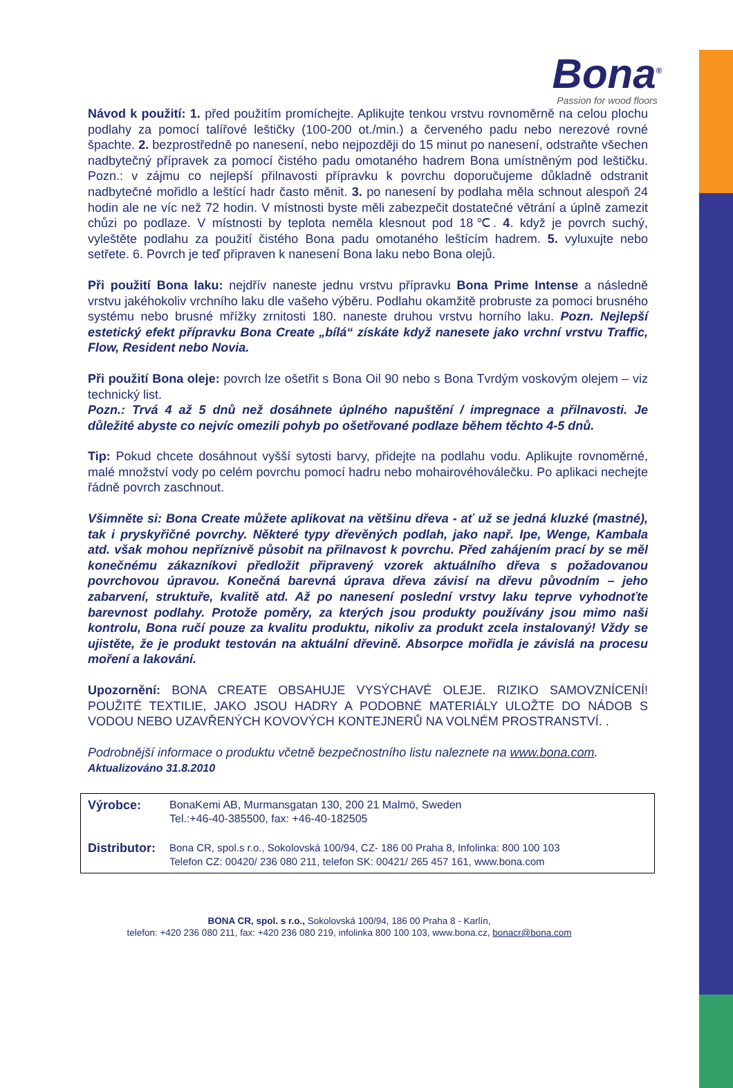Bona<sup>®</sup>
Passion for wood floors
Návod k použití: 1. před použitím promíchejte. Aplikujte tenkou vrstvu rovnoměrně na celou plochu podlahy za pomocí talířové leštičky (100-200 ot./min.) a červeného padu nebo nerezové rovné špachte. 2. bezprostředně po nanesení, nebo nejpozději do 15 minut po nanesení, odstraňte všechen nadbytečný přípravek za pomocí čistého padu omotaného hadrem Bona umístněným pod leštičku. Pozn.: v zájmu co nejlepší přilnavosti přípravku k povrchu doporučujeme důkladně odstranit nadbytečné mořidlo a leštící hadr často měnit. 3. po nanesení by podlaha měla schnout alespoň 24 hodin ale ne víc než 72 hodin. V místnosti byste měli zabezpečit dostatečné větrání a úplně zamezit chůzi po podlaze. V místnosti by teplota neměla klesnout pod 18℃. 4. když je povrch suchý, vyleštěte podlahu za použití čistého Bona padu omotaného leštícím hadrem. 5. vyluxujte nebo setřete. 6. Povrch je teď připraven k nanesení Bona laku nebo Bona olejů.
Při použití Bona laku: nejdřív naneste jednu vrstvu přípravku Bona Prime Intense a následně vrstvu jakéhokoliv vrchního laku dle vašeho výběru. Podlahu okamžitě probruste za pomoci brusného systému nebo brusné mřížky zrnitosti 180. naneste druhou vrstvu horního laku. Pozn. Nejlepší estetický efekt přípravku Bona Create „bílá“ získáte když nanesete jako vrchní vrstvu Traffic, Flow, Resident nebo Novia.
Při použití Bona oleje: povrch lze ošetřit s Bona Oil 90 nebo s Bona Tvrdým voskovým olejem – viz technický list.
Pozn.: Trvá 4 až 5 dnů než dosáhnete úplného napuštění / impregnace a přilnavosti. Je důležité abyste co nejvíc omezili pohyb po ošetřované podlaze během těchto 4-5 dnů.
Tip: Pokud chcete dosáhnout vyšší sytosti barvy, přidejte na podlahu vodu. Aplikujte rovnoměrné, malé množství vody po celém povrchu pomocí hadru nebo mohairovéhoválečku. Po aplikaci nechejte řádně povrch zaschnout.
Všimněte si: Bona Create můžete aplikovat na většinu dřeva - ať už se jedná kluzké (mastné), tak i pryskyřičné povrchy. Některé typy dřevěných podlah, jako např. Ipe, Wenge, Kambala atd. však mohou nepříznivě působit na přilnavost k povrchu. Před zahájením prací by se měl konečnému zákazníkovi předložit připravený vzorek aktuálního dřeva s požadovanou povrchovou úpravou. Konečná barevná úprava dřeva závisí na dřevu původním – jeho zabarvení, struktuře, kvalitě atd. Až po nanesení poslední vrstvy laku teprve vyhodnoťte barevnost podlahy. Protože poměry, za kterých jsou produkty používány jsou mimo naši kontrolu, Bona ručí pouze za kvalitu produktu, nikoliv za produkt zcela instalovaný! Vždy se ujistěte, že je produkt testován na aktuální dřevině. Absorpce mořidla je závislá na procesu moření a lakování.
Upozornění: BONA CREATE OBSAHUJE VYSÝCHAVÉ OLEJE. RIZIKO SAMOVZNÍCENÍ! POUŽITÉ TEXTILIE, JAKO JSOU HADRY A PODOBNÉ MATERIÁLY ULOŽTE DO NÁDOB S VODOU NEBO UZAVŘENÝCH KOVOVÝCH KONTEJNERŮ NA VOLNÉM PROSTRANSTVÍ. .
Podrobnější informace o produktu včetně bezpečnostního listu naleznete na www.bona.com.
Aktualizováno 31.8.2010
Výrobce: BonaKemi AB, Murmansgatan 130, 200 21 Malmö, Sweden
Tel.:+46-40-385500, fax: +46-40-182505
Distributor:
Bona CR, spol.s r.o., Sokolovská 100/94, CZ- 186 00 Praha 8, Infolinka: 800 100 103
Telefon CZ: 00420/ 236 080 211, telefon SK: 00421/ 265 457 161, www.bona.com
BONA CR, spol. s r.o., Sokolovská 100/94, 186 00 Praha 8 - Karlín,
telefon: +420 236 080 211, fax: +420 236 080 219, infolinka 800 100 103, www.bona.cz, bonacr@bona.com